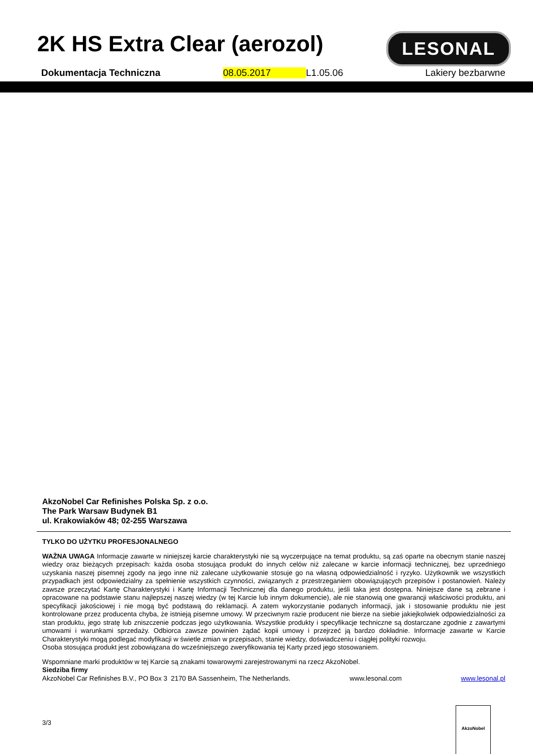2K HS Extra Clear (aerozol)
LESONAL
Dokumentacja Techniczna 08.05.2017 L1.05.06 Lakiery bezbarwne
AkzoNobel Car Refinishes Polska Sp. z o.o.
The Park Warsaw Budynek B1
ul. Krakowiaków 48; 02-255 Warszawa
TYLKO DO UŻYTKU PROFESJONALNEGO
WAŻNA UWAGA Informacje zawarte w niniejszej karcie charakterystyki nie są wyczerpujące na temat produktu, są zaś oparte na obecnym stanie naszej wiedzy oraz bieżących przepisach: każda osoba stosująca produkt do innych celów niż zalecane w karcie informacji technicznej, bez uprzedniego uzyskania naszej pisemnej zgody na jego inne niż zalecane użytkowanie stosuje go na własną odpowiedzialność i ryzyko. Użytkownik we wszystkich przypadkach jest odpowiedzialny za spełnienie wszystkich czynności, związanych z przestrzeganiem obowiązujących przepisów i postanowień. Należy zawsze przeczytać Kartę Charakterystyki i Kartę Informacji Technicznej dla danego produktu, jeśli taka jest dostępna. Niniejsze dane są zebrane i opracowane na podstawie stanu najlepszej naszej wiedzy (w tej Karcie lub innym dokumencie), ale nie stanowią one gwarancji właściwości produktu, ani specyfikacji jakościowej i nie mogą być podstawą do reklamacji. A zatem wykorzystanie podanych informacji, jak i stosowanie produktu nie jest kontrolowane przez producenta chyba, że istnieją pisemne umowy. W przeciwnym razie producent nie bierze na siebie jakiejkolwiek odpowiedzialności za stan produktu, jego stratę lub zniszczenie podczas jego użytkowania. Wszystkie produkty i specyfikacje techniczne są dostarczane zgodnie z zawartymi umowami i warunkami sprzedaży. Odbiorca zawsze powinien żądać kopii umowy i przejrzeć ją bardzo dokładnie. Informacje zawarte w Karcie Charakterystyki mogą podlegać modyfikacji w świetle zmian w przepisach, stanie wiedzy, doświadczeniu i ciągłej polityki rozwoju.
Osoba stosująca produkt jest zobowiązana do wcześniejszego zweryfikowania tej Karty przed jego stosowaniem.
Wspomniane marki produktów w tej Karcie są znakami towarowymi zarejestrowanymi na rzecz AkzoNobel.
Siedziba firmy
AkzoNobel Car Refinishes B.V., PO Box 3 2170 BA Sassenheim, The Netherlands. www.lesonal.com www.lesonal.pl
3/3
AkzoNobel